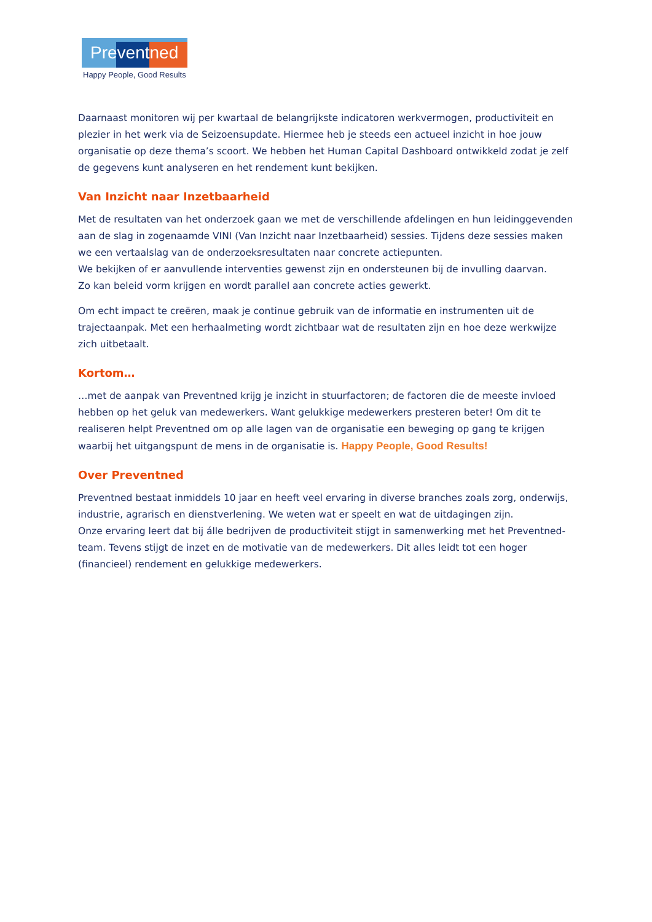Preventned
Happy People, Good Results
Daarnaast monitoren wij per kwartaal de belangrijkste indicatoren werkvermogen, productiviteit en plezier in het werk via de Seizoensupdate. Hiermee heb je steeds een actueel inzicht in hoe jouw organisatie op deze thema’s scoort. We hebben het Human Capital Dashboard ontwikkeld zodat je zelf de gegevens kunt analyseren en het rendement kunt bekijken.
Van Inzicht naar Inzetbaarheid
Met de resultaten van het onderzoek gaan we met de verschillende afdelingen en hun leidinggevenden aan de slag in zogenaamde VINI (Van Inzicht naar Inzetbaarheid) sessies. Tijdens deze sessies maken we een vertaalslag van de onderzoeksresultaten naar concrete actiepunten.
We bekijken of er aanvullende interventies gewenst zijn en ondersteunen bij de invulling daarvan.
Zo kan beleid vorm krijgen en wordt parallel aan concrete acties gewerkt.
Om echt impact te creëren, maak je continue gebruik van de informatie en instrumenten uit de trajectaanpak. Met een herhaalmeting wordt zichtbaar wat de resultaten zijn en hoe deze werkwijze zich uitbetaalt.
Kortom…
…met de aanpak van Preventned krijg je inzicht in stuurfactoren; de factoren die de meeste invloed hebben op het geluk van medewerkers. Want gelukkige medewerkers presteren beter! Om dit te realiseren helpt Preventned om op alle lagen van de organisatie een beweging op gang te krijgen waarbij het uitgangspunt de mens in de organisatie is. Happy People, Good Results!
Over Preventned
Preventned bestaat inmiddels 10 jaar en heeft veel ervaring in diverse branches zoals zorg, onderwijs, industrie, agrarisch en dienstverlening. We weten wat er speelt en wat de uitdagingen zijn.
Onze ervaring leert dat bij álle bedrijven de productiviteit stijgt in samenwerking met het Preventned-team. Tevens stijgt de inzet en de motivatie van de medewerkers. Dit alles leidt tot een hoger (financieel) rendement en gelukkige medewerkers.